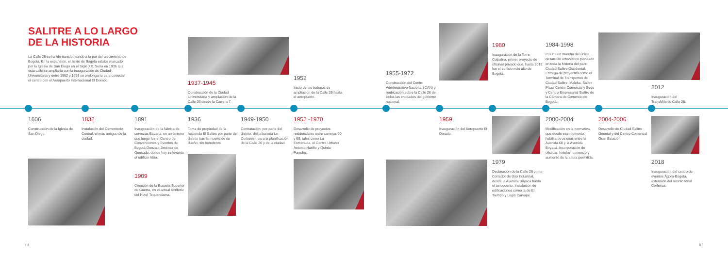SALITRE A LO LARGO
DE LA HISTORIA
La Calle 26 se ha ido transformando a la par del crecimiento de Bogotá. En la expansión, el límite de Bogotá estaba marcado por la Iglesia de San Diego en el Siglo XX. Sería en 1936 que esta calle se ampliaría con la inauguración de Ciudad Universitaria y entre 1952 y 1958 se prolongaría para conectar el centro con el Aeropuerto Internacional El Dorado.
1937-1945
Construcción de la Ciudad Universitaria y ampliación de la Calle 26 desde la Carrera 7.
1952
Inicio de los trabajos de ampliación de la Calle 26 hasta el aeropuerto.
1955-1972
Construcción del Centro Administrativo Nacional (CAN) y reubicación sobre la Calle 26 de todas las entidades del gobierno nacional.
1980
Inauguración de la Torre Colpatria, primer proyecto de oficinas privado que, hasta 2016 fue el edificio más alto de Bogotá.
1984-1998
Puesta en marcha del único desarrollo urbanístico planeado en toda la historia del país: Ciudad Salitre Occidental. Entrega de proyectos como el Terminal de Transportes de Ciudad Salitre, Maloka, Salitre Plaza Centro Comercial y Sede y Centro Empresarial Salitre de la Cámara de Comercio de Bogotá.
2012
Inauguración del TransMilenio Calle 26.
1606
Construcción de la Iglesia de San Diego.
1832
Instalación del Cementerio Central, el más antiguo de la ciudad.
1891
Inauguración de la fábrica de cervezas Bavaria, en un terreno que luego fue el Centro de Convenciones y Eventos de Bogotá Gonzalo Jiménez de Quesada, donde hoy se levanta el edificio Atrio.
1909
Creación de la Escuela Superior de Guerra, en el actual territorio del Hotel Tequendama.
1936
Toma de propiedad de la hacienda El Salitre por parte del distrito tras la muerte de su dueño, sin herederos.
1949-1950
Contratación, por parte del distrito, del urbanista Le Corbusier, para la planificación de la Calle 26 y de la ciudad.
1952 -1970
Desarrollo de proyectos residenciales entre carreras 30 y 68, tales como La Esmeralda, el Centro Urbano Antonio Nariño y Quinta Paredes.
1959
Inauguración del Aeropuerto El Dorado.
1979
Declaración de la Calle 26 como Corredor de Uso Industrial, desde la Avenida Boyacá hasta el aeropuerto. Instalación de edificaciones como la de El Tiempo y Legis Carvajal.
2000-2004
Modificación en la normativa, que desde ese momento, habilita otros usos entre la Avenida 68 y la Avenida Boyacá. Incorporación de oficinas, hoteles, comercio y aumento de la altura permitida.
2004-2006
Desarrollo de Ciudad Salitre Oriental y del Centro Comercial Gran Estación.
2018
Inauguración del centro de eventos Ágora-Bogotá, extensión del recinto ferial Corferias.
/ 4 5 /